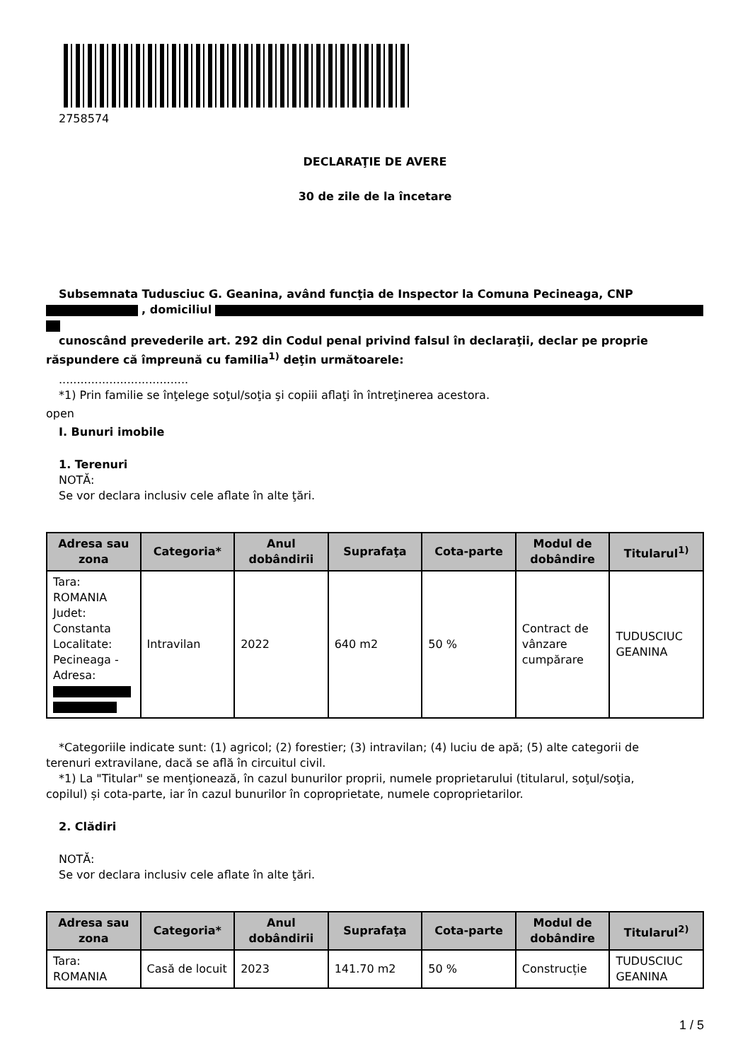2758574
DECLARAŢIE DE AVERE
30 de zile de la încetare
Subsemnata Tudusciuc G. Geanina, având funcţia de Inspector la Comuna Pecineaga, CNP
, domiciliul
cunoscând prevederile art. 292 din Codul penal privind falsul în declaraţii, declar pe proprie
răspundere că împreună cu familia<sup>1)</sup> deţin următoarele:
....................................
*1) Prin familie se înţelege soţul/soţia şi copiii aflaţi în întreţinerea acestora.
open
I. Bunuri imobile
1. Terenuri
NOTĂ:
Se vor declara inclusiv cele aflate în alte ţări.
| Adresa sau zona | Categoria* | Anul dobândirii | Suprafaţa | Cota-parte | Modul de dobândire | Titularul<sup>1)</sup> |
| --- | --- | --- | --- | --- | --- | --- |
| Tara: ROMANIA Judet: Constanta Localitate: Pecineaga - Adresa: | Intravilan | 2022 | 640 m2 | 50 % | Contract de vânzare cumpărare | TUDUSCIUC GEANINA |
*Categoriile indicate sunt: (1) agricol; (2) forestier; (3) intravilan; (4) luciu de apă; (5) alte categorii de
terenuri extravilane, dacă se află în circuitul civil.
*1) La "Titular" se menţionează, în cazul bunurilor proprii, numele proprietarului (titularul, soţul/soţia,
copilul) și cota-parte, iar în cazul bunurilor în coproprietate, numele coproprietarilor.
2. Clădiri
NOTĂ:
Se vor declara inclusiv cele aflate în alte ţări.
| Adresa sau zona | Categoria* | Anul dobândirii | Suprafaţa | Cota-parte | Modul de dobândire | Titularul<sup>2)</sup> |
| --- | --- | --- | --- | --- | --- | --- |
| Tara: ROMANIA | Casă de locuit | 2023 | 141.70 m2 | 50 % | Construcție | TUDUSCIUC GEANINA |
1 / 5